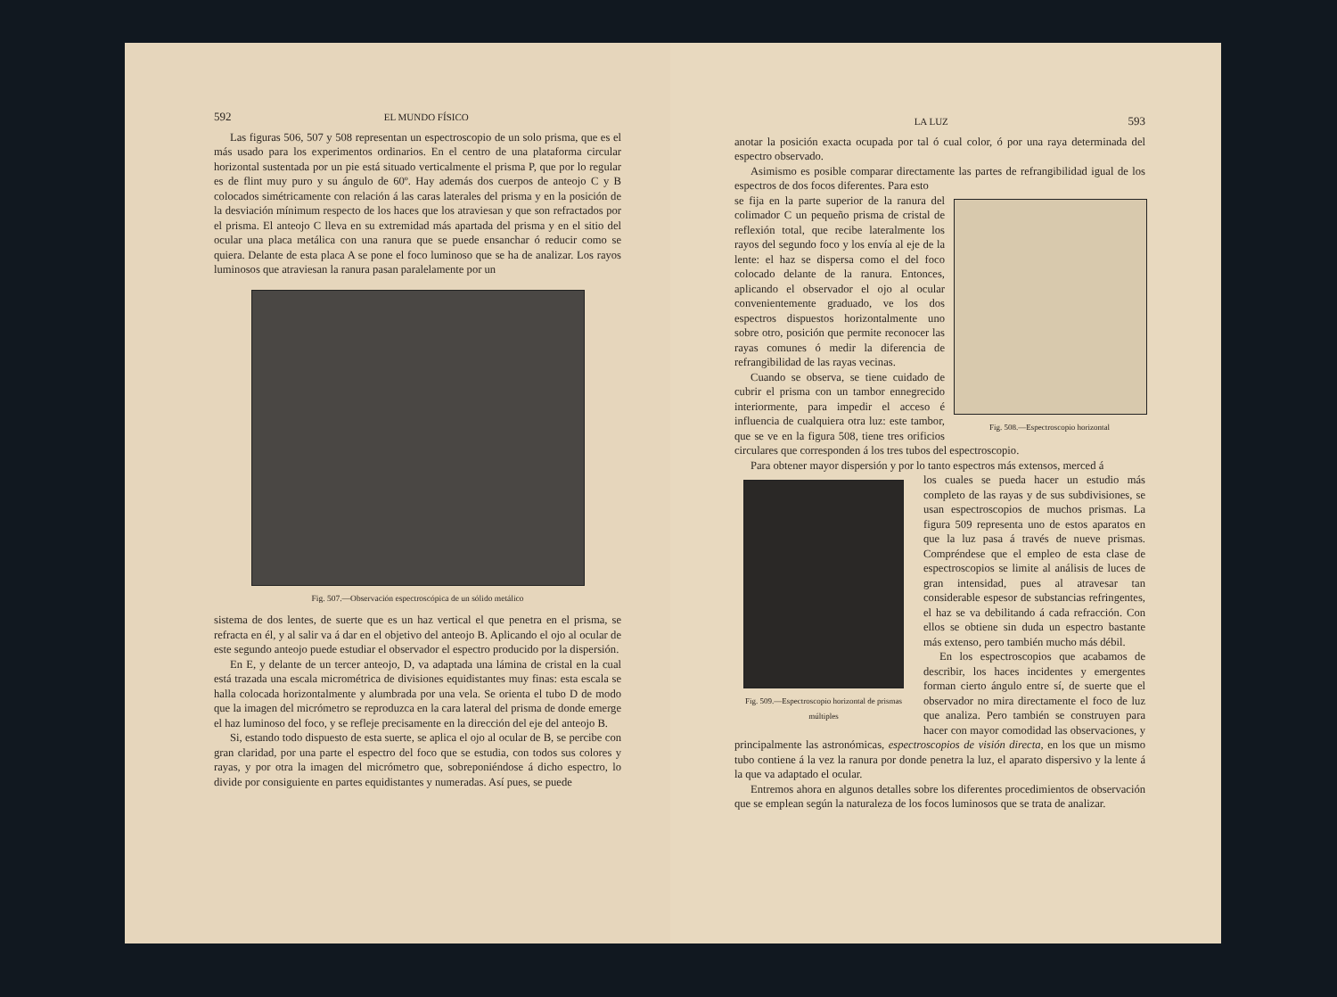592 EL MUNDO FÍSICO
Las figuras 506, 507 y 508 representan un espectroscopio de un solo prisma, que es el más usado para los experimentos ordinarios. En el centro de una plataforma circular horizontal sustentada por un pie está situado verticalmente el prisma P, que por lo regular es de flint muy puro y su ángulo de 60º. Hay además dos cuerpos de anteojo C y B colocados simétricamente con relación á las caras laterales del prisma y en la posición de la desviación mínimum respecto de los haces que los atraviesan y que son refractados por el prisma. El anteojo C lleva en su extremidad más apartada del prisma y en el sitio del ocular una placa metálica con una ranura que se puede ensanchar ó reducir como se quiera. Delante de esta placa A se pone el foco luminoso que se ha de analizar. Los rayos luminosos que atraviesan la ranura pasan paralelamente por un
Fig. 507.—Observación espectroscópica de un sólido metálico
sistema de dos lentes, de suerte que es un haz vertical el que penetra en el prisma, se refracta en él, y al salir va á dar en el objetivo del anteojo B. Aplicando el ojo al ocular de este segundo anteojo puede estudiar el observador el espectro producido por la dispersión.
En E, y delante de un tercer anteojo, D, va adaptada una lámina de cristal en la cual está trazada una escala micrométrica de divisiones equidistantes muy finas: esta escala se halla colocada horizontalmente y alumbrada por una vela. Se orienta el tubo D de modo que la imagen del micrómetro se reproduzca en la cara lateral del prisma de donde emerge el haz luminoso del foco, y se refleje precisamente en la dirección del eje del anteojo B.
Si, estando todo dispuesto de esta suerte, se aplica el ojo al ocular de B, se percibe con gran claridad, por una parte el espectro del foco que se estudia, con todos sus colores y rayas, y por otra la imagen del micrómetro que, sobreponiéndose á dicho espectro, lo divide por consiguiente en partes equidistantes y numeradas. Así pues, se puede
LA LUZ 593
anotar la posición exacta ocupada por tal ó cual color, ó por una raya determinada del espectro observado.
Asimismo es posible comparar directamente las partes de refrangibilidad igual de los espectros de dos focos diferentes. Para esto
Fig. 508.—Espectroscopio horizontal
se fija en la parte superior de la ranura del colimador C un pequeño prisma de cristal de reflexión total, que recibe lateralmente los rayos del segundo foco y los envía al eje de la lente: el haz se dispersa como el del foco colocado delante de la ranura. Entonces, aplicando el observador el ojo al ocular convenientemente graduado, ve los dos espectros dispuestos horizontalmente uno sobre otro, posición que permite reconocer las rayas comunes ó medir la diferencia de refrangibilidad de las rayas vecinas.
Cuando se observa, se tiene cuidado de cubrir el prisma con un tambor ennegrecido interiormente, para impedir el acceso é influencia de cualquiera otra luz: este tambor, que se ve en la figura 508, tiene tres orificios circulares que corresponden á los tres tubos del espectroscopio.
Para obtener mayor dispersión y por lo tanto espectros más extensos, merced á
Fig. 509.—Espectroscopio horizontal de prismas múltiples
los cuales se pueda hacer un estudio más completo de las rayas y de sus subdivisiones, se usan espectroscopios de muchos prismas. La figura 509 representa uno de estos aparatos en que la luz pasa á través de nueve prismas. Compréndese que el empleo de esta clase de espectroscopios se limite al análisis de luces de gran intensidad, pues al atravesar tan considerable espesor de substancias refringentes, el haz se va debilitando á cada refracción. Con ellos se obtiene sin duda un espectro bastante más extenso, pero también mucho más débil.
En los espectroscopios que acabamos de describir, los haces incidentes y emergentes forman cierto ángulo entre sí, de suerte que el observador no mira directamente el foco de luz que analiza. Pero también se construyen para hacer con mayor comodidad las observaciones, y principalmente las astronómicas, espectroscopios de visión directa, en los que un mismo tubo contiene á la vez la ranura por donde penetra la luz, el aparato dispersivo y la lente á la que va adaptado el ocular.
Entremos ahora en algunos detalles sobre los diferentes procedimientos de observación que se emplean según la naturaleza de los focos luminosos que se trata de analizar.